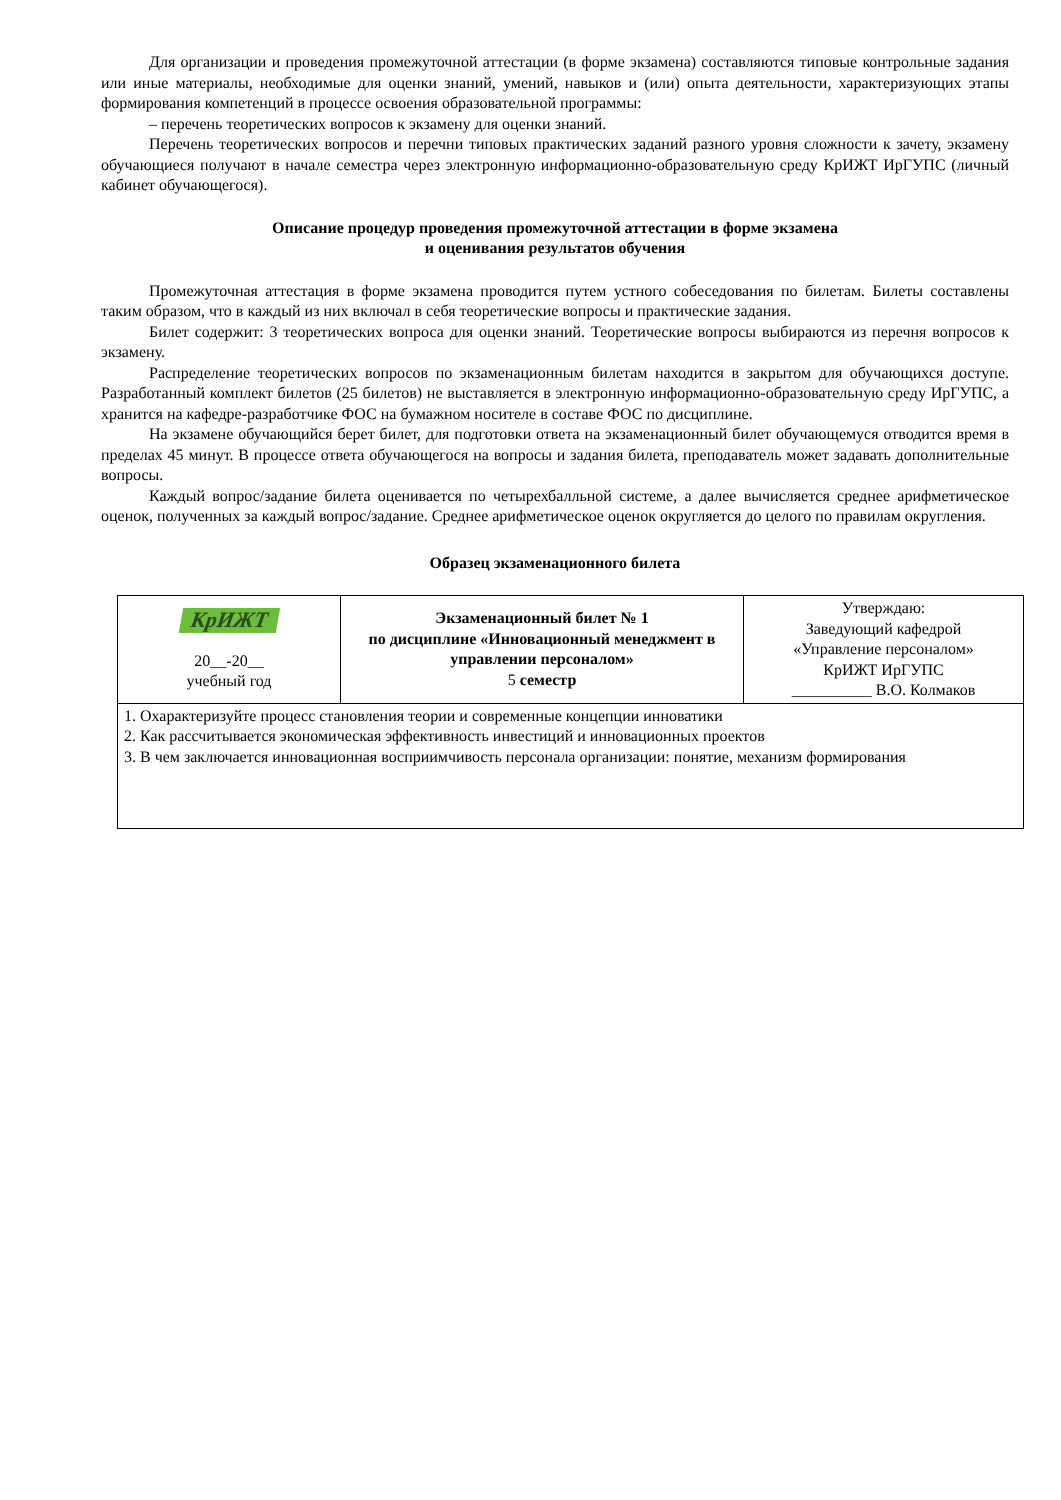Для организации и проведения промежуточной аттестации (в форме экзамена) составляются типовые контрольные задания или иные материалы, необходимые для оценки знаний, умений, навыков и (или) опыта деятельности, характеризующих этапы формирования компетенций в процессе освоения образовательной программы:
– перечень теоретических вопросов к экзамену для оценки знаний.
Перечень теоретических вопросов и перечни типовых практических заданий разного уровня сложности к зачету, экзамену обучающиеся получают в начале семестра через электронную информационно-образовательную среду КрИЖТ ИрГУПС (личный кабинет обучающегося).
Описание процедур проведения промежуточной аттестации в форме экзамена
и оценивания результатов обучения
Промежуточная аттестация в форме экзамена проводится путем устного собеседования по билетам. Билеты составлены таким образом, что в каждый из них включал в себя теоретические вопросы и практические задания.
Билет содержит: 3 теоретических вопроса для оценки знаний. Теоретические вопросы выбираются из перечня вопросов к экзамену.
Распределение теоретических вопросов по экзаменационным билетам находится в закрытом для обучающихся доступе. Разработанный комплект билетов (25 билетов) не выставляется в электронную информационно-образовательную среду ИрГУПС, а хранится на кафедре-разработчике ФОС на бумажном носителе в составе ФОС по дисциплине.
На экзамене обучающийся берет билет, для подготовки ответа на экзаменационный билет обучающемуся отводится время в пределах 45 минут. В процессе ответа обучающегося на вопросы и задания билета, преподаватель может задавать дополнительные вопросы.
Каждый вопрос/задание билета оценивается по четырехбалльной системе, а далее вычисляется среднее арифметическое оценок, полученных за каждый вопрос/задание. Среднее арифметическое оценок округляется до целого по правилам округления.
Образец экзаменационного билета
| КрИЖТ 20__-20__ учебный год | Экзаменационный билет № 1 по дисциплине «Инновационный менеджмент в управлении персоналом» 5 семестр | Утверждаю: Заведующий кафедрой «Управление персоналом» КрИЖТ ИрГУПС __________ В.О. Колмаков |
| 1. Охарактеризуйте процесс становления теории и современные концепции инноватики 2. Как рассчитывается экономическая эффективность инвестиций и инновационных проектов 3. В чем заключается инновационная восприимчивость персонала организации: понятие, механизм формирования | | |